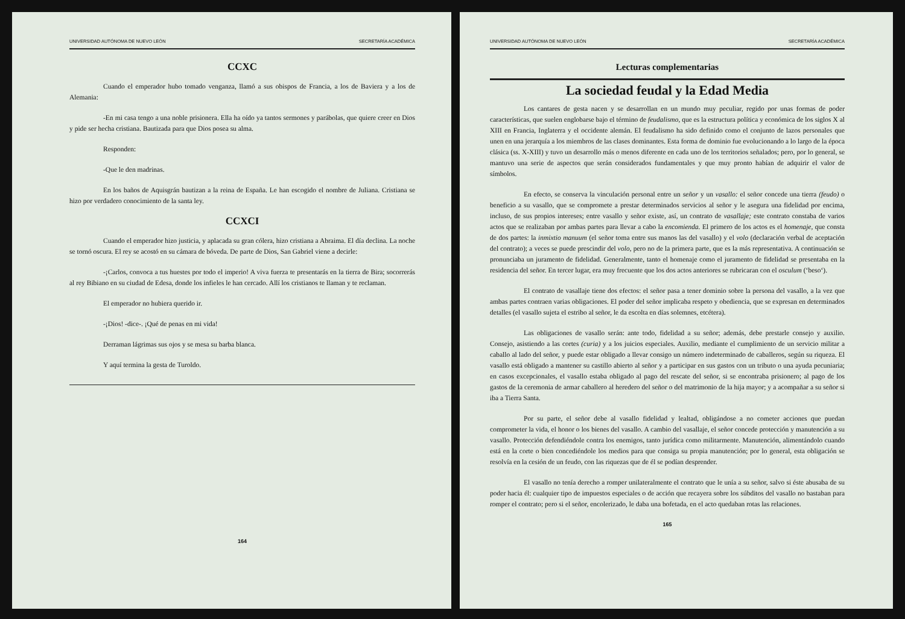UNIVERSIDAD AUTÓNOMA DE NUEVO LEÓN SECRETARÍA ACADÉMICA
CCXC
Cuando el emperador hubo tomado venganza, llamó a sus obispos de Francia, a los de Baviera y a los de Alemania:
-En mi casa tengo a una noble prisionera. Ella ha oído ya tantos sermones y parábolas, que quiere creer en Dios y pide ser hecha cristiana. Bautizada para que Dios posea su alma.
Responden:
-Que le den madrinas.
En los baños de Aquisgrán bautizan a la reina de España. Le han escogido el nombre de Juliana. Cristiana se hizo por verdadero conocimiento de la santa ley.
CCXCI
Cuando el emperador hizo justicia, y aplacada su gran cólera, hizo cristiana a Abraima. El día declina. La noche se tornó oscura. El rey se acostó en su cámara de bóveda. De parte de Dios, San Gabriel viene a decirle:
-¡Carlos, convoca a tus huestes por todo el imperio! A viva fuerza te presentarás en la tierra de Bira; socorrerás al rey Bibiano en su ciudad de Edesa, donde los infieles le han cercado. Allí los cristianos te llaman y te reclaman.
El emperador no hubiera querido ir.
-¡Dios! -dice-. ¡Qué de penas en mi vida!
Derraman lágrimas sus ojos y se mesa su barba blanca.
Y aquí termina la gesta de Turoldo.
164
UNIVERSIDAD AUTÓNOMA DE NUEVO LEÓN SECRETARÍA ACADÉMICA
Lecturas complementarias
La sociedad feudal y la Edad Media
Los cantares de gesta nacen y se desarrollan en un mundo muy peculiar, regido por unas formas de poder características, que suelen englobarse bajo el término de feudalismo, que es la estructura política y económica de los siglos X al XIII en Francia, Inglaterra y el occidente alemán. El feudalismo ha sido definido como el conjunto de lazos personales que unen en una jerarquía a los miembros de las clases dominantes. Esta forma de dominio fue evolucionando a lo largo de la época clásica (ss. X-XIII) y tuvo un desarrollo más o menos diferente en cada uno de los territorios señalados; pero, por lo general, se mantuvo una serie de aspectos que serán considerados fundamentales y que muy pronto habían de adquirir el valor de símbolos.
En efecto, se conserva la vinculación personal entre un señor y un vasallo: el señor concede una tierra (feudo) o beneficio a su vasallo, que se compromete a prestar determinados servicios al señor y le asegura una fidelidad por encima, incluso, de sus propios intereses; entre vasallo y señor existe, así, un contrato de vasallaje; este contrato constaba de varios actos que se realizaban por ambas partes para llevar a cabo la encomienda. El primero de los actos es el homenaje, que consta de dos partes: la inmixtio manuum (el señor toma entre sus manos las del vasallo) y el volo (declaración verbal de aceptación del contrato); a veces se puede prescindir del volo, pero no de la primera parte, que es la más representativa. A continuación se pronunciaba un juramento de fidelidad. Generalmente, tanto el homenaje como el juramento de fidelidad se presentaba en la residencia del señor. En tercer lugar, era muy frecuente que los dos actos anteriores se rubricaran con el osculum (‘beso‘).
El contrato de vasallaje tiene dos efectos: el señor pasa a tener dominio sobre la persona del vasallo, a la vez que ambas partes contraen varias obligaciones. El poder del señor implicaba respeto y obediencia, que se expresan en determinados detalles (el vasallo sujeta el estribo al señor, le da escolta en días solemnes, etcétera).
Las obligaciones de vasallo serán: ante todo, fidelidad a su señor; además, debe prestarle consejo y auxilio. Consejo, asistiendo a las cortes (curia) y a los juicios especiales. Auxilio, mediante el cumplimiento de un servicio militar a caballo al lado del señor, y puede estar obligado a llevar consigo un número indeterminado de caballeros, según su riqueza. El vasallo está obligado a mantener su castillo abierto al señor y a participar en sus gastos con un tributo o una ayuda pecuniaria; en casos excepcionales, el vasallo estaba obligado al pago del rescate del señor, si se encontraba prisionero; al pago de los gastos de la ceremonia de armar caballero al heredero del señor o del matrimonio de la hija mayor; y a acompañar a su señor si iba a Tierra Santa.
Por su parte, el señor debe al vasallo fidelidad y lealtad, obligándose a no cometer acciones que puedan comprometer la vida, el honor o los bienes del vasallo. A cambio del vasallaje, el señor concede protección y manutención a su vasallo. Protección defendiéndole contra los enemigos, tanto jurídica como militarmente. Manutención, alimentándolo cuando está en la corte o bien concediéndole los medios para que consiga su propia manutención; por lo general, esta obligación se resolvía en la cesión de un feudo, con las riquezas que de él se podían desprender.
El vasallo no tenía derecho a romper unilateralmente el contrato que le unía a su señor, salvo si éste abusaba de su poder hacia él: cualquier tipo de impuestos especiales o de acción que recayera sobre los súbditos del vasallo no bastaban para romper el contrato; pero si el señor, encolerizado, le daba una bofetada, en el acto quedaban rotas las relaciones.
165